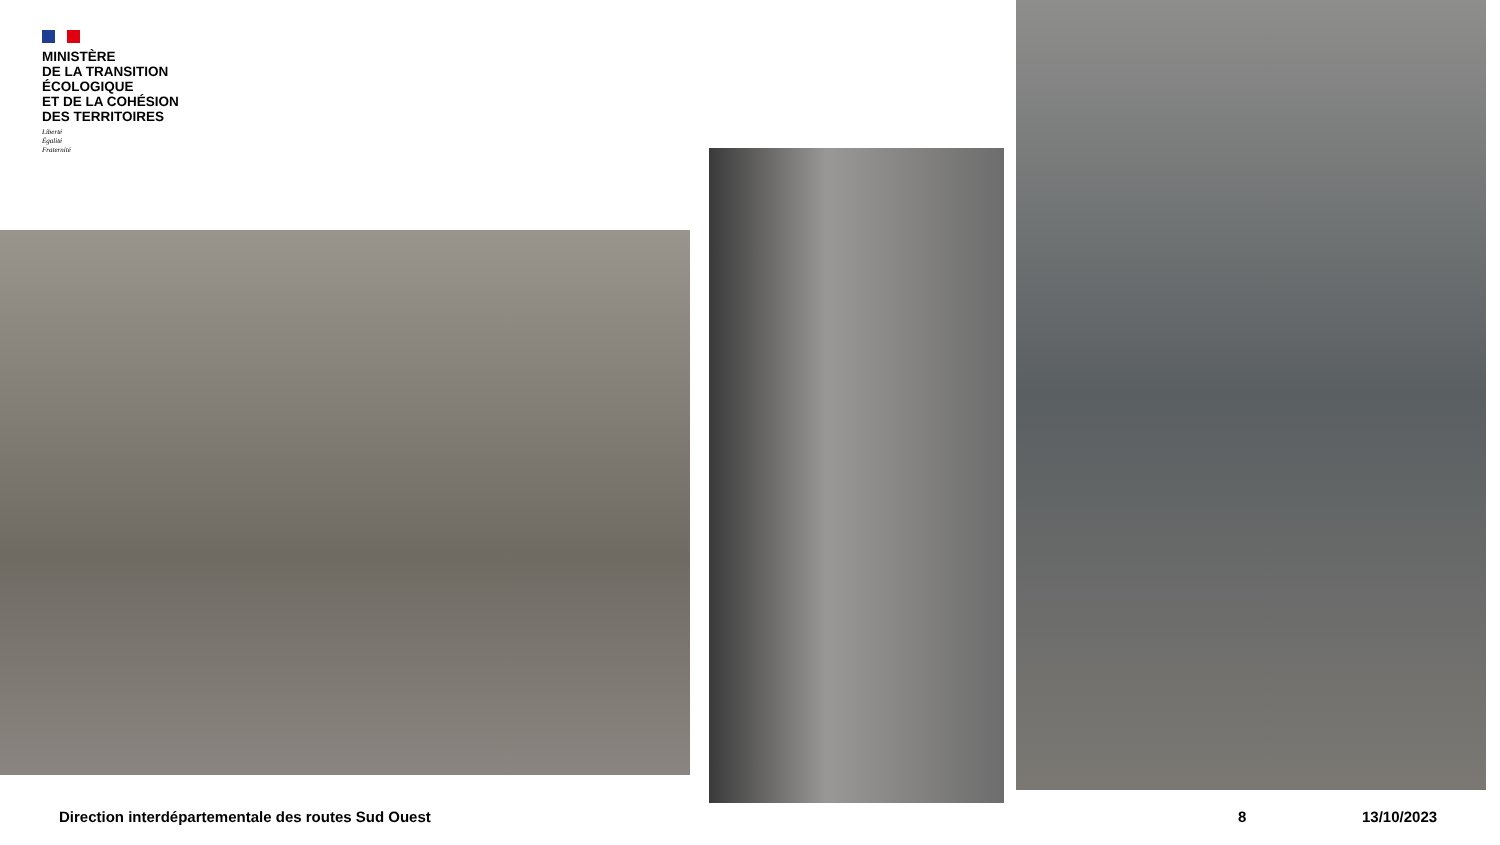MINISTÈRE
DE LA TRANSITION
ÉCOLOGIQUE
ET DE LA COHÉSION
DES TERRITOIRES
Liberté
Égalité
Fraternité
Direction interdépartementale des routes Sud Ouest
8 13/10/2023